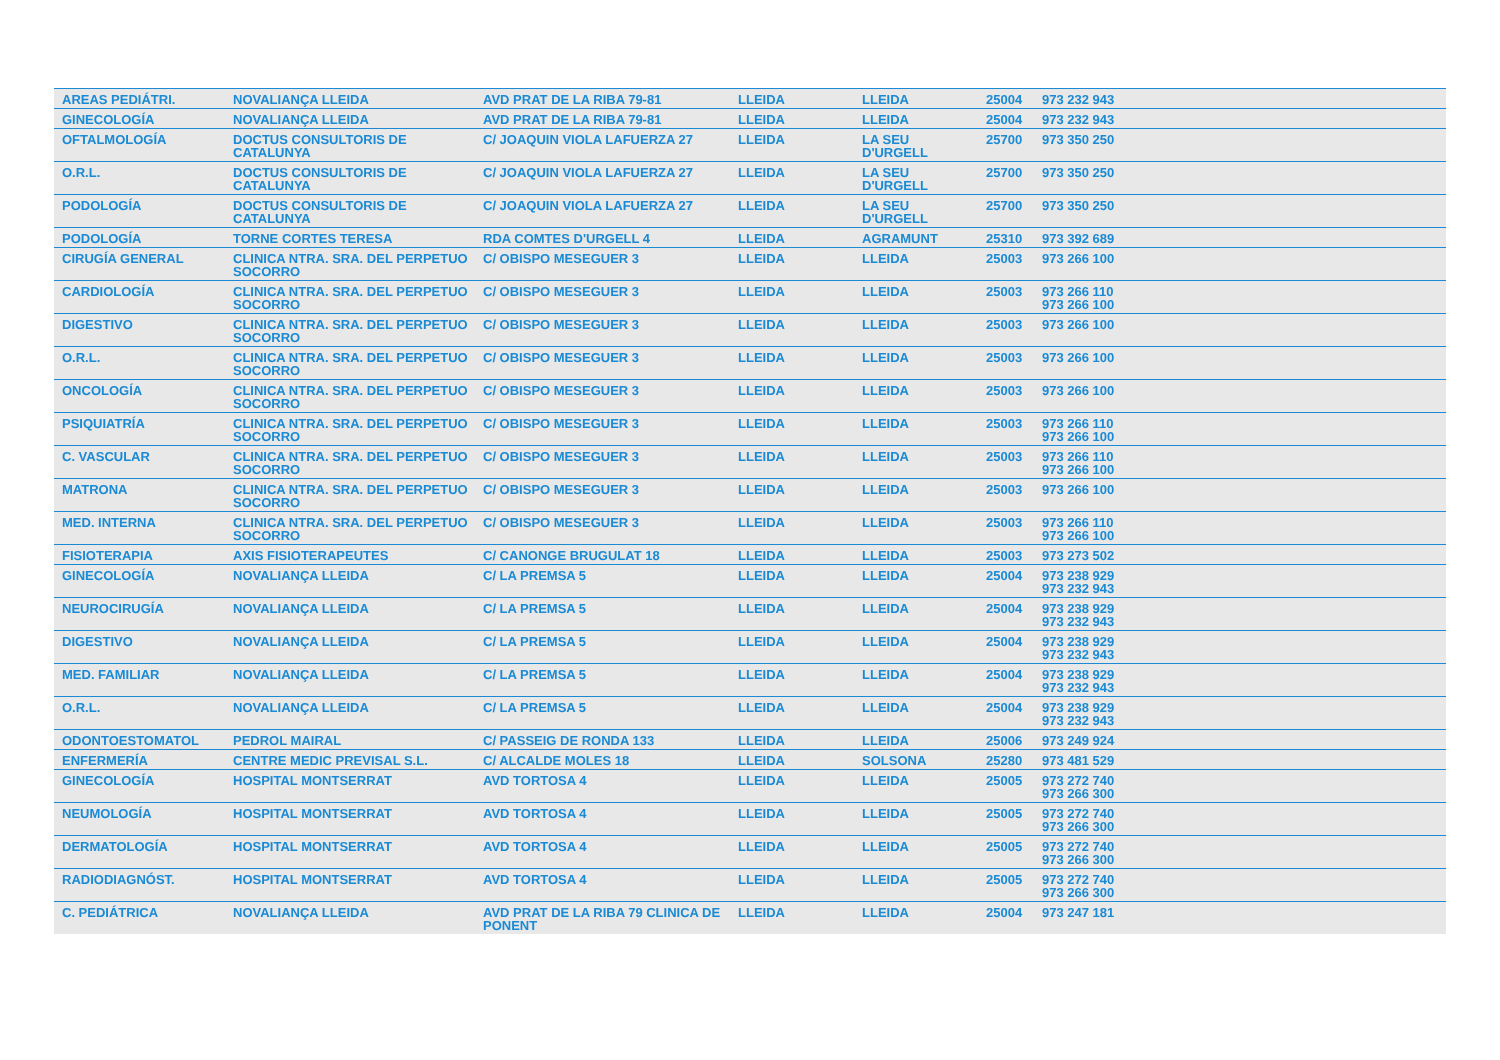| AREAS PEDIÁTRI. | NOVALIANÇA LLEIDA | AVD PRAT DE LA RIBA 79-81 | LLEIDA | LLEIDA | 25004 | 973 232 943 |
| GINECOLOGÍA | NOVALIANÇA LLEIDA | AVD PRAT DE LA RIBA 79-81 | LLEIDA | LLEIDA | 25004 | 973 232 943 |
| OFTALMOLOGÍA | DOCTUS CONSULTORIS DE CATALUNYA | C/ JOAQUIN VIOLA LAFUERZA 27 | LLEIDA | LA SEU D'URGELL | 25700 | 973 350 250 |
| O.R.L. | DOCTUS CONSULTORIS DE CATALUNYA | C/ JOAQUIN VIOLA LAFUERZA 27 | LLEIDA | LA SEU D'URGELL | 25700 | 973 350 250 |
| PODOLOGÍA | DOCTUS CONSULTORIS DE CATALUNYA | C/ JOAQUIN VIOLA LAFUERZA 27 | LLEIDA | LA SEU D'URGELL | 25700 | 973 350 250 |
| PODOLOGÍA | TORNE CORTES TERESA | RDA COMTES D'URGELL 4 | LLEIDA | AGRAMUNT | 25310 | 973 392 689 |
| CIRUGÍA GENERAL | CLINICA NTRA. SRA. DEL PERPETUO SOCORRO | C/ OBISPO MESEGUER 3 | LLEIDA | LLEIDA | 25003 | 973 266 100 |
| CARDIOLOGÍA | CLINICA NTRA. SRA. DEL PERPETUO SOCORRO | C/ OBISPO MESEGUER 3 | LLEIDA | LLEIDA | 25003 | 973 266 110 973 266 100 |
| DIGESTIVO | CLINICA NTRA. SRA. DEL PERPETUO SOCORRO | C/ OBISPO MESEGUER 3 | LLEIDA | LLEIDA | 25003 | 973 266 100 |
| O.R.L. | CLINICA NTRA. SRA. DEL PERPETUO SOCORRO | C/ OBISPO MESEGUER 3 | LLEIDA | LLEIDA | 25003 | 973 266 100 |
| ONCOLOGÍA | CLINICA NTRA. SRA. DEL PERPETUO SOCORRO | C/ OBISPO MESEGUER 3 | LLEIDA | LLEIDA | 25003 | 973 266 100 |
| PSIQUIATRÍA | CLINICA NTRA. SRA. DEL PERPETUO SOCORRO | C/ OBISPO MESEGUER 3 | LLEIDA | LLEIDA | 25003 | 973 266 110 973 266 100 |
| C. VASCULAR | CLINICA NTRA. SRA. DEL PERPETUO SOCORRO | C/ OBISPO MESEGUER 3 | LLEIDA | LLEIDA | 25003 | 973 266 110 973 266 100 |
| MATRONA | CLINICA NTRA. SRA. DEL PERPETUO SOCORRO | C/ OBISPO MESEGUER 3 | LLEIDA | LLEIDA | 25003 | 973 266 100 |
| MED. INTERNA | CLINICA NTRA. SRA. DEL PERPETUO SOCORRO | C/ OBISPO MESEGUER 3 | LLEIDA | LLEIDA | 25003 | 973 266 110 973 266 100 |
| FISIOTERAPIA | AXIS FISIOTERAPEUTES | C/ CANONGE BRUGULAT 18 | LLEIDA | LLEIDA | 25003 | 973 273 502 |
| GINECOLOGÍA | NOVALIANÇA LLEIDA | C/ LA PREMSA 5 | LLEIDA | LLEIDA | 25004 | 973 238 929 973 232 943 |
| NEUROCIRUGÍA | NOVALIANÇA LLEIDA | C/ LA PREMSA 5 | LLEIDA | LLEIDA | 25004 | 973 238 929 973 232 943 |
| DIGESTIVO | NOVALIANÇA LLEIDA | C/ LA PREMSA 5 | LLEIDA | LLEIDA | 25004 | 973 238 929 973 232 943 |
| MED. FAMILIAR | NOVALIANÇA LLEIDA | C/ LA PREMSA 5 | LLEIDA | LLEIDA | 25004 | 973 238 929 973 232 943 |
| O.R.L. | NOVALIANÇA LLEIDA | C/ LA PREMSA 5 | LLEIDA | LLEIDA | 25004 | 973 238 929 973 232 943 |
| ODONTOESTOMATOL | PEDROL MAIRAL | C/ PASSEIG DE RONDA 133 | LLEIDA | LLEIDA | 25006 | 973 249 924 |
| ENFERMERÍA | CENTRE MEDIC PREVISAL S.L. | C/ ALCALDE MOLES 18 | LLEIDA | SOLSONA | 25280 | 973 481 529 |
| GINECOLOGÍA | HOSPITAL MONTSERRAT | AVD TORTOSA 4 | LLEIDA | LLEIDA | 25005 | 973 272 740 973 266 300 |
| NEUMOLOGÍA | HOSPITAL MONTSERRAT | AVD TORTOSA 4 | LLEIDA | LLEIDA | 25005 | 973 272 740 973 266 300 |
| DERMATOLOGÍA | HOSPITAL MONTSERRAT | AVD TORTOSA 4 | LLEIDA | LLEIDA | 25005 | 973 272 740 973 266 300 |
| RADIODIAGNÓST. | HOSPITAL MONTSERRAT | AVD TORTOSA 4 | LLEIDA | LLEIDA | 25005 | 973 272 740 973 266 300 |
| C. PEDIÁTRICA | NOVALIANÇA LLEIDA | AVD PRAT DE LA RIBA 79 CLINICA DE PONENT | LLEIDA | LLEIDA | 25004 | 973 247 181 |